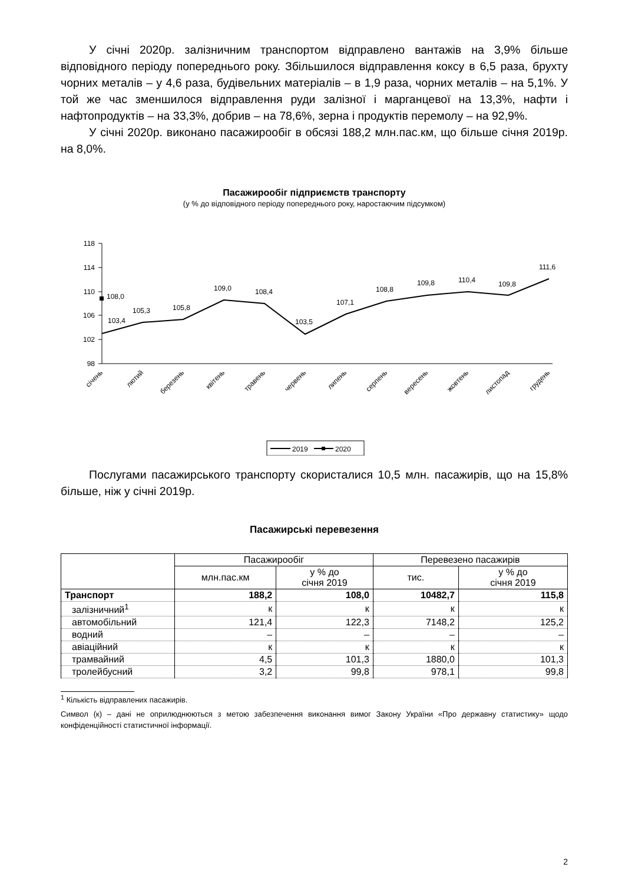У січні 2020р. залізничним транспортом відправлено вантажів на 3,9% більше відповідного періоду попереднього року. Збільшилося відправлення коксу в 6,5 раза, брухту чорних металів – у 4,6 раза, будівельних матеріалів – в 1,9 раза, чорних металів – на 5,1%. У той же час зменшилося відправлення руди залізної і марганцевої на 13,3%, нафти і нафтопродуктів – на 33,3%, добрив – на 78,6%, зерна і продуктів перемолу – на 92,9%.
У січні 2020р. виконано пасажирообіг в обсязі 188,2 млн.пас.км, що більше січня 2019р. на 8,0%.
Пасажирообіг підприємств транспорту
(у % до відповідного періоду попереднього року, наростаючим підсумком)
118
114
110
106
102
98
108,0
103,4
105,3
105,8
109,0
108,4
103,5
107,1
108,8
109,8
110,4
109,8
111,6
січень
лютий
березень
квітень
травень
червень
липень
серпень
вересень
жовтень
листопад
грудень
2019
2020
Послугами пасажирського транспорту скористалися 10,5 млн. пасажирів, що на 15,8% більше, ніж у січні 2019р.
Пасажирські перевезення
| | Пасажирообіг | | Перевезено пасажирів | |
| --- | --- | --- | --- | --- |
| | млн.пас.км | у % до січня 2019 | тис. | у % до січня 2019 |
| Транспорт | 188,2 | 108,0 | 10482,7 | 115,8 |
| залізничний<sup>1</sup> | к | к | к | к |
| автомобільний | 121,4 | 122,3 | 7148,2 | 125,2 |
| водний | – | – | – | – |
| авіаційний | к | к | к | к |
| трамвайний | 4,5 | 101,3 | 1880,0 | 101,3 |
| тролейбусний | 3,2 | 99,8 | 978,1 | 99,8 |
<sup>1</sup> Кількість відправлених пасажирів.
Символ (к) – дані не оприлюднюються з метою забезпечення виконання вимог Закону України «Про державну статистику» щодо конфіденційності статистичної інформації.
2